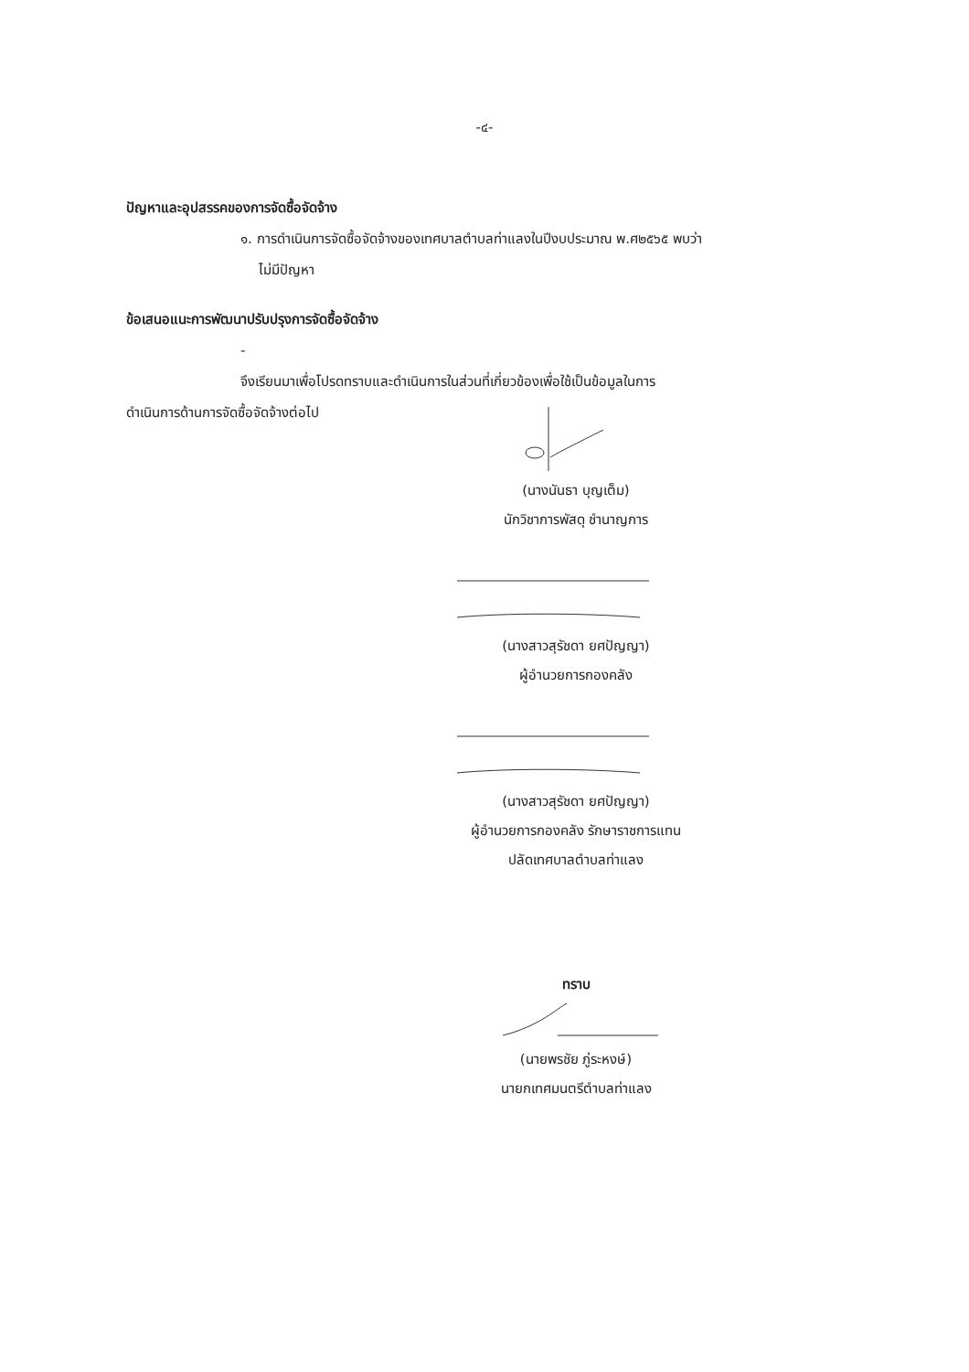-๔-
ปัญหาและอุปสรรคของการจัดซื้อจัดจ้าง
๑. การดำเนินการจัดซื้อจัดจ้างของเทศบาลตำบลท่าแลงในปีงบประมาณ พ.ศ๒๕๖๕ พบว่า
ไม่มีปัญหา
ข้อเสนอแนะการพัฒนาปรับปรุงการจัดซื้อจัดจ้าง
-
จึงเรียนมาเพื่อโปรดทราบและดำเนินการในส่วนที่เกี่ยวข้องเพื่อใช้เป็นข้อมูลในการ
ดำเนินการด้านการจัดซื้อจัดจ้างต่อไป
(นางนันธา บุญเต็ม)
นักวิชาการพัสดุ ชำนาญการ
(นางสาวสุรัชดา ยศปัญญา)
ผู้อำนวยการกองคลัง
(นางสาวสุรัชดา ยศปัญญา)
ผู้อำนวยการกองคลัง รักษาราชการแทน
ปลัดเทศบาลตำบลท่าแลง
ทราบ
(นายพรชัย ภู่ระหงษ์)
นายกเทศมนตรีตำบลท่าแลง